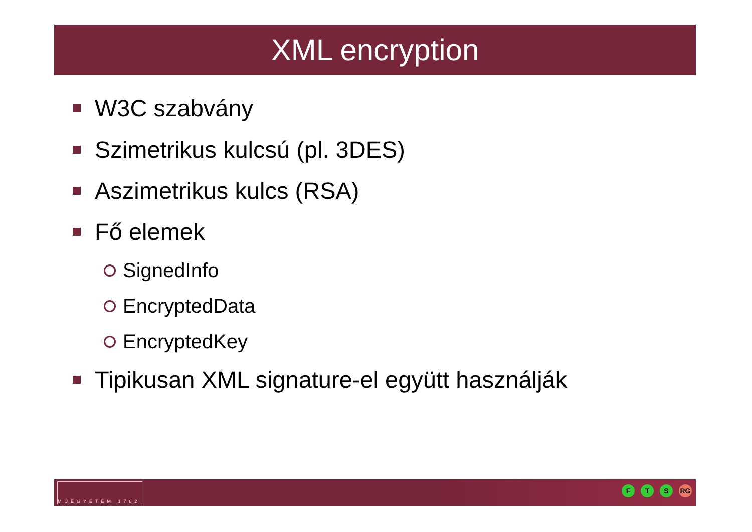XML encryption
W3C szabvány
Szimetrikus kulcsú (pl. 3DES)
Aszimetrikus kulcs (RSA)
Fő elemek
SignedInfo
EncryptedData
EncryptedKey
Tipikusan XML signature-el együtt használják
MŰEGYETEM 1782
F T S RG